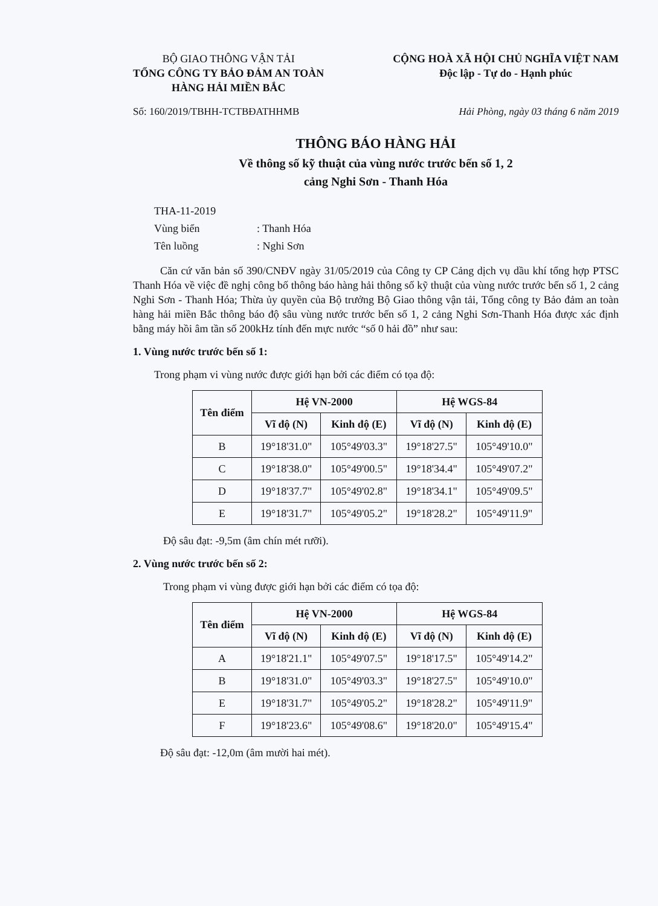BỘ GIAO THÔNG VẬN TẢI
TỔNG CÔNG TY BẢO ĐẢM AN TOÀN
HÀNG HẢI MIỀN BẮC
CỘNG HOÀ XÃ HỘI CHỦ NGHĨA VIỆT NAM
Độc lập - Tự do - Hạnh phúc
Số: 160/2019/TBHH-TCTBĐATHHMB Hải Phòng, ngày 03 tháng 6 năm 2019
THÔNG BÁO HÀNG HẢI
Về thông số kỹ thuật của vùng nước trước bến số 1, 2
cảng Nghi Sơn - Thanh Hóa
THA-11-2019
Vùng biển: Thanh Hóa
Tên luồng: Nghi Sơn
Căn cứ văn bản số 390/CNĐV ngày 31/05/2019 của Công ty CP Cảng dịch vụ dầu khí tổng hợp PTSC Thanh Hóa về việc đề nghị công bố thông báo hàng hải thông số kỹ thuật của vùng nước trước bến số 1, 2 cảng Nghi Sơn - Thanh Hóa; Thừa ủy quyền của Bộ trưởng Bộ Giao thông vận tải, Tổng công ty Bảo đảm an toàn hàng hải miền Bắc thông báo độ sâu vùng nước trước bến số 1, 2 cảng Nghi Sơn-Thanh Hóa được xác định bằng máy hồi âm tần số 200kHz tính đến mực nước “số 0 hải đồ” như sau:
1. Vùng nước trước bến số 1:
Trong phạm vi vùng nước được giới hạn bởi các điểm có tọa độ:
| Tên điểm | Hệ VN-2000 | | Hệ WGS-84 | |
| --- | --- | --- | --- | --- |
| | Vĩ độ (N) | Kinh độ (E) | Vĩ độ (N) | Kinh độ (E) |
| B | 19°18'31.0" | 105°49'03.3" | 19°18'27.5" | 105°49'10.0" |
| C | 19°18'38.0" | 105°49'00.5" | 19°18'34.4" | 105°49'07.2" |
| D | 19°18'37.7" | 105°49'02.8" | 19°18'34.1" | 105°49'09.5" |
| E | 19°18'31.7" | 105°49'05.2" | 19°18'28.2" | 105°49'11.9" |
Độ sâu đạt: -9,5m (âm chín mét rưỡi).
2. Vùng nước trước bến số 2:
Trong phạm vi vùng được giới hạn bởi các điểm có tọa độ:
| Tên điểm | Hệ VN-2000 | | Hệ WGS-84 | |
| --- | --- | --- | --- | --- |
| | Vĩ độ (N) | Kinh độ (E) | Vĩ độ (N) | Kinh độ (E) |
| A | 19°18'21.1" | 105°49'07.5" | 19°18'17.5" | 105°49'14.2" |
| B | 19°18'31.0" | 105°49'03.3" | 19°18'27.5" | 105°49'10.0" |
| E | 19°18'31.7" | 105°49'05.2" | 19°18'28.2" | 105°49'11.9" |
| F | 19°18'23.6" | 105°49'08.6" | 19°18'20.0" | 105°49'15.4" |
Độ sâu đạt: -12,0m (âm mười hai mét).